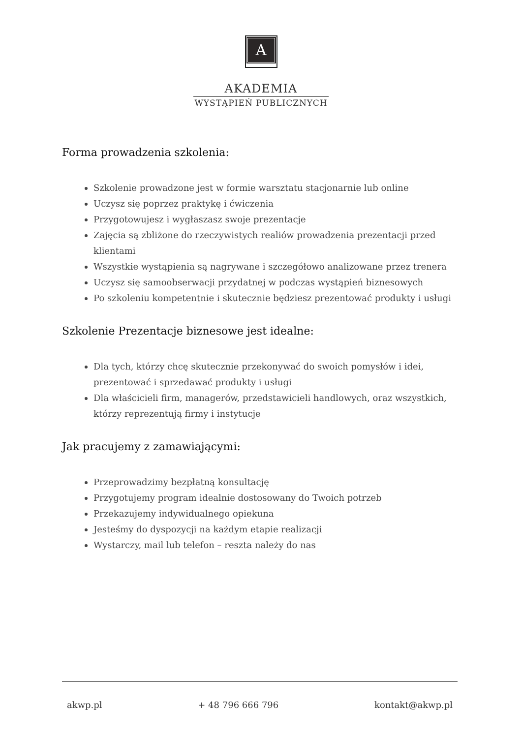A
AKADEMIA
WYSTĄPIEŃ PUBLICZNYCH
Forma prowadzenia szkolenia:
Szkolenie prowadzone jest w formie warsztatu stacjonarnie lub online
Uczysz się poprzez praktykę i ćwiczenia
Przygotowujesz i wygłaszasz swoje prezentacje
Zajęcia są zbliżone do rzeczywistych realiów prowadzenia prezentacji przed klientami
Wszystkie wystąpienia są nagrywane i szczegółowo analizowane przez trenera
Uczysz się samoobserwacji przydatnej w podczas wystąpień biznesowych
Po szkoleniu kompetentnie i skutecznie będziesz prezentować produkty i usługi
Szkolenie Prezentacje biznesowe jest idealne:
Dla tych, którzy chcę skutecznie przekonywać do swoich pomysłów i idei, prezentować i sprzedawać produkty i usługi
Dla właścicieli firm, managerów, przedstawicieli handlowych, oraz wszystkich, którzy reprezentują firmy i instytucje
Jak pracujemy z zamawiającymi:
Przeprowadzimy bezpłatną konsultację
Przygotujemy program idealnie dostosowany do Twoich potrzeb
Przekazujemy indywidualnego opiekuna
Jesteśmy do dyspozycji na każdym etapie realizacji
Wystarczy, mail lub telefon – reszta należy do nas
akwp.pl + 48 796 666 796 kontakt@akwp.pl